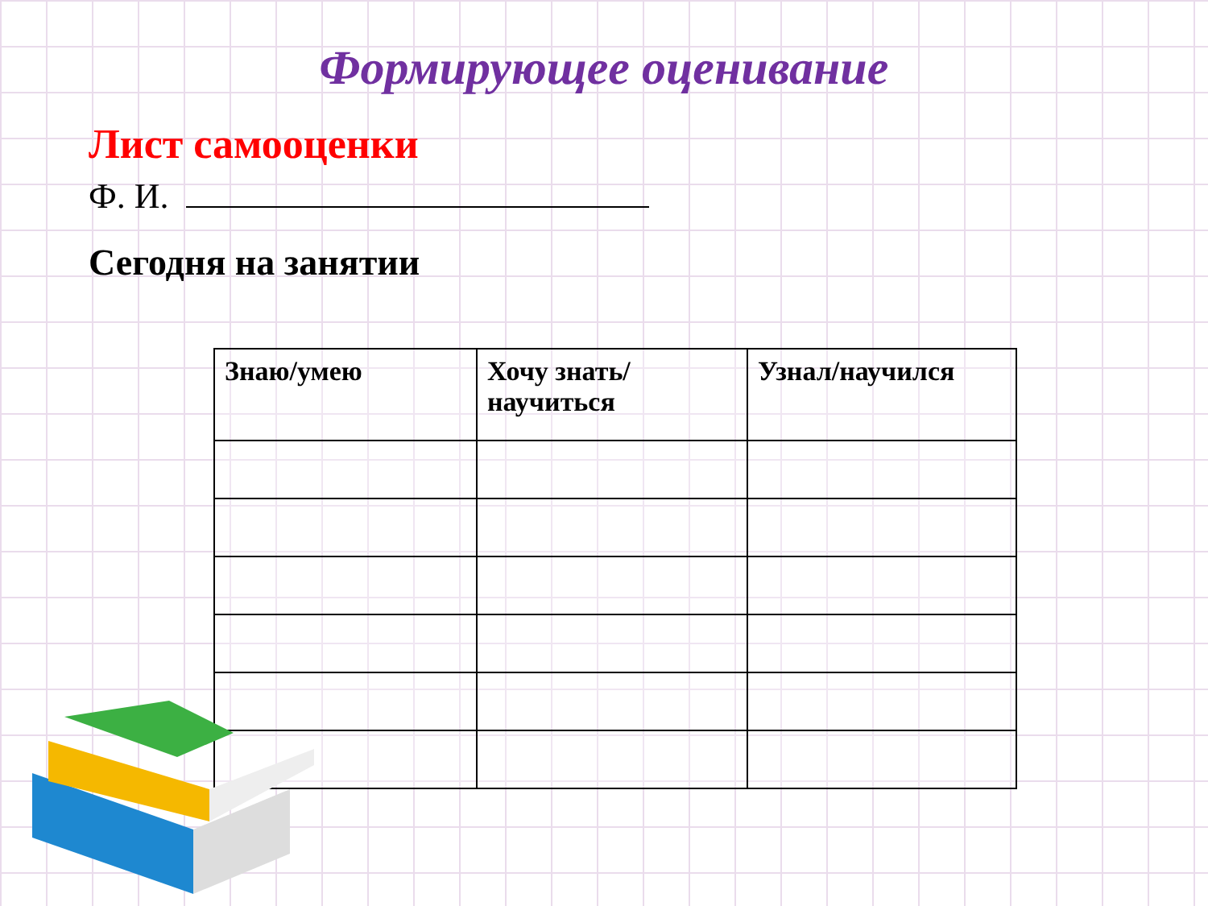Формирующее оценивание
Лист самооценки
Ф. И.
Сегодня на занятии
| Знаю/умею | Хочу знать/научиться | Узнал/научился |
| --- | --- | --- |